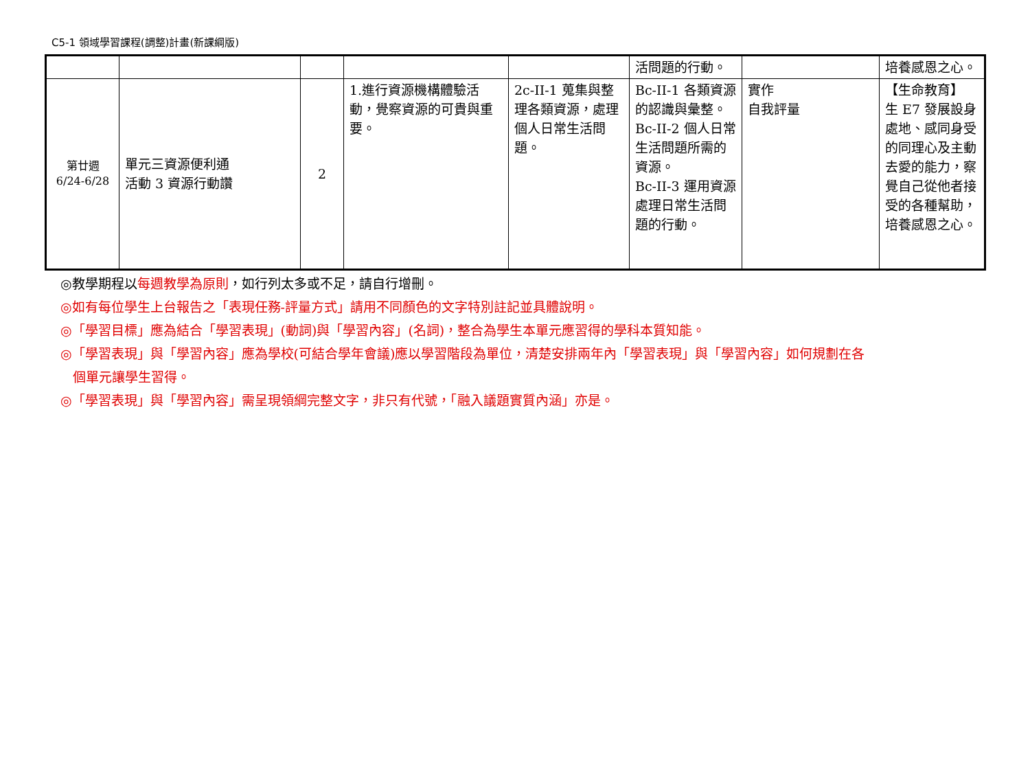C5-1 領域學習課程(調整)計畫(新課綱版)
| | | | | | 活問題的行動。 | | 培養感恩之心。 |
| 第廿週 6/24-6/28 | 單元三資源便利通 活動 3 資源行動讚 | 2 | 1.進行資源機構體驗活動，覺察資源的可貴與重要。 | 2c-II-1 蒐集與整理各類資源，處理個人日常生活問題。 | Bc-II-1 各類資源的認識與彙整。 Bc-II-2 個人日常生活問題所需的資源。 Bc-II-3 運用資源處理日常生活問題的行動。 | 實作 自我評量 | 【生命教育】 生 E7 發展設身處地、感同身受的同理心及主動去愛的能力，察覺自己從他者接受的各種幫助，培養感恩之心。 |
◎教學期程以每週教學為原則，如行列太多或不足，請自行增刪。
◎如有每位學生上台報告之「表現任務-評量方式」請用不同顏色的文字特別註記並具體說明。
◎「學習目標」應為結合「學習表現」(動詞)與「學習內容」(名詞)，整合為學生本單元應習得的學科本質知能。
◎「學習表現」與「學習內容」應為學校(可結合學年會議)應以學習階段為單位，清楚安排兩年內「學習表現」與「學習內容」如何規劃在各
個單元讓學生習得。
◎「學習表現」與「學習內容」需呈現領綱完整文字，非只有代號，「融入議題實質內涵」亦是。